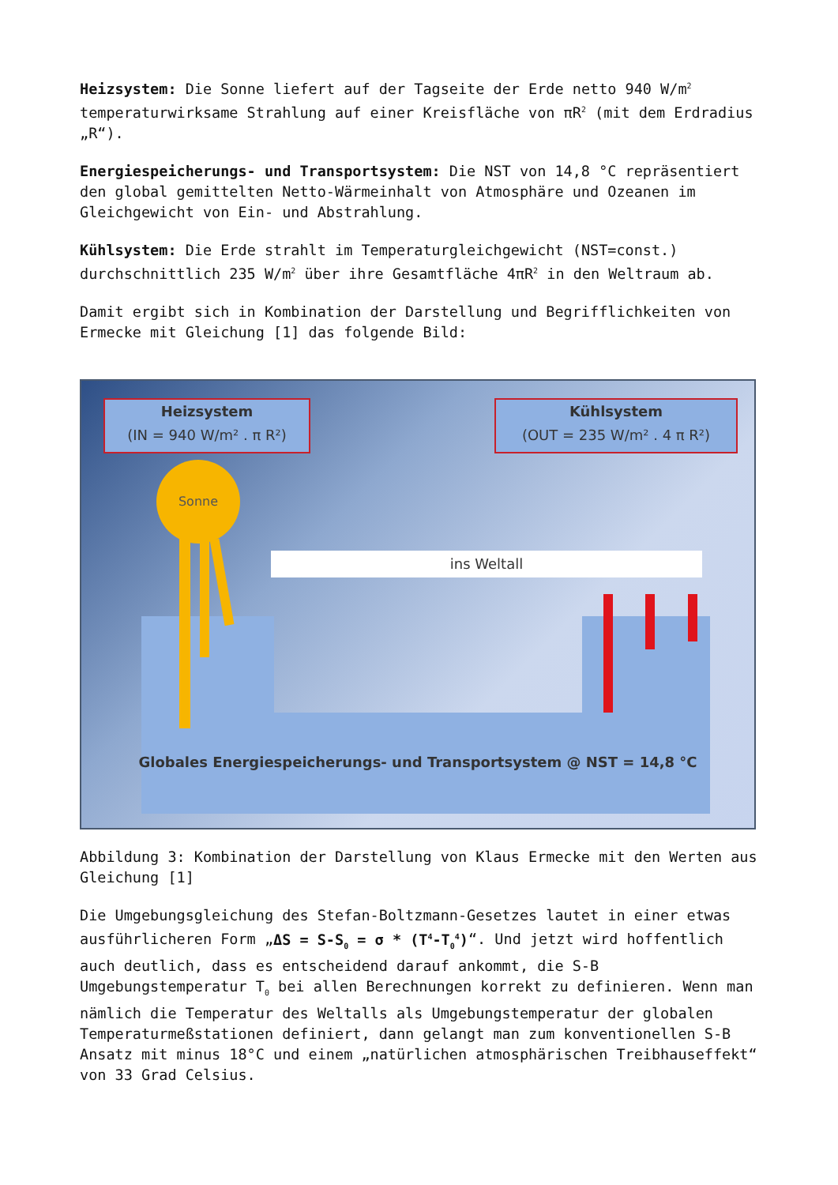Heizsystem: Die Sonne liefert auf der Tagseite der Erde netto 940 W/m<sup>2</sup> temperaturwirksame Strahlung auf einer Kreisfläche von πR<sup>2</sup> (mit dem Erdradius „R“).
Energiespeicherungs- und Transportsystem: Die NST von 14,8 °C repräsentiert den global gemittelten Netto-Wärmeinhalt von Atmosphäre und Ozeanen im Gleichgewicht von Ein- und Abstrahlung.
Kühlsystem: Die Erde strahlt im Temperaturgleichgewicht (NST=const.) durchschnittlich 235 W/m<sup>2</sup> über ihre Gesamtfläche 4πR<sup>2</sup> in den Weltraum ab.
Damit ergibt sich in Kombination der Darstellung und Begrifflichkeiten von Ermecke mit Gleichung [1] das folgende Bild:
Heizsystem
(IN = 940 W/m² . π R²)
Kühlsystem
(OUT = 235 W/m² . 4 π R²)
Sonne
ins Weltall
Globales Energiespeicherungs- und Transportsystem @ NST = 14,8 °C
Abbildung 3: Kombination der Darstellung von Klaus Ermecke mit den Werten aus Gleichung [1]
Die Umgebungsgleichung des Stefan-Boltzmann-Gesetzes lautet in einer etwas ausführlicheren Form „ΔS = S-S<sub>0</sub> = σ * (T<sup>4</sup>-T<sub>0</sub><sup>4</sup>)“. Und jetzt wird hoffentlich auch deutlich, dass es entscheidend darauf ankommt, die S-B Umgebungstemperatur T<sub>0</sub> bei allen Berechnungen korrekt zu definieren. Wenn man nämlich die Temperatur des Weltalls als Umgebungstemperatur der globalen Temperaturmeßstationen definiert, dann gelangt man zum konventionellen S-B Ansatz mit minus 18°C und einem „natürlichen atmosphärischen Treibhauseffekt“ von 33 Grad Celsius.